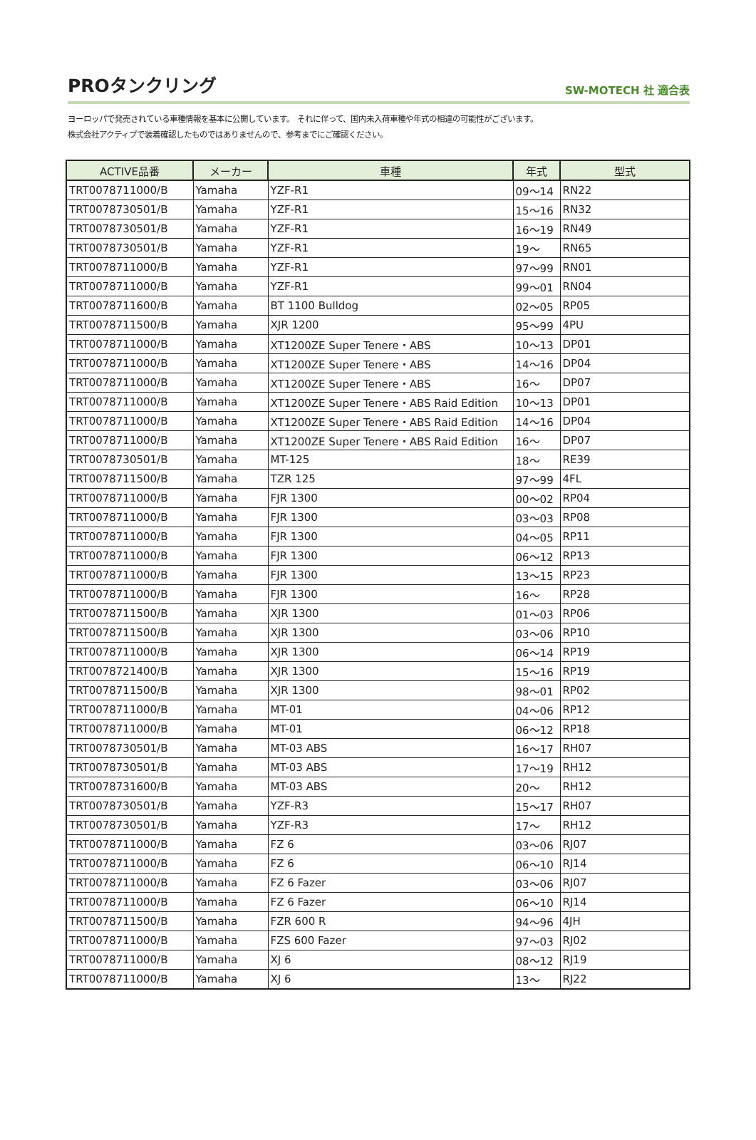PROタンクリング
SW-MOTECH 社 適合表
ヨーロッパで発売されている車種情報を基本に公開しています。 それに伴って、国内未入荷車種や年式の相違の可能性がございます。
株式会社アクティブで装着確認したものではありませんので、参考までにご確認ください。
| ACTIVE品番 | メーカー | 車種 | 年式 | 型式 |
| --- | --- | --- | --- | --- |
| TRT0078711000/B | Yamaha | YZF-R1 | 09～14 | RN22 |
| TRT0078730501/B | Yamaha | YZF-R1 | 15～16 | RN32 |
| TRT0078730501/B | Yamaha | YZF-R1 | 16～19 | RN49 |
| TRT0078730501/B | Yamaha | YZF-R1 | 19～ | RN65 |
| TRT0078711000/B | Yamaha | YZF-R1 | 97～99 | RN01 |
| TRT0078711000/B | Yamaha | YZF-R1 | 99～01 | RN04 |
| TRT0078711600/B | Yamaha | BT 1100 Bulldog | 02～05 | RP05 |
| TRT0078711500/B | Yamaha | XJR 1200 | 95～99 | 4PU |
| TRT0078711000/B | Yamaha | XT1200ZE Super Tenere・ABS | 10～13 | DP01 |
| TRT0078711000/B | Yamaha | XT1200ZE Super Tenere・ABS | 14～16 | DP04 |
| TRT0078711000/B | Yamaha | XT1200ZE Super Tenere・ABS | 16～ | DP07 |
| TRT0078711000/B | Yamaha | XT1200ZE Super Tenere・ABS Raid Edition | 10～13 | DP01 |
| TRT0078711000/B | Yamaha | XT1200ZE Super Tenere・ABS Raid Edition | 14～16 | DP04 |
| TRT0078711000/B | Yamaha | XT1200ZE Super Tenere・ABS Raid Edition | 16～ | DP07 |
| TRT0078730501/B | Yamaha | MT-125 | 18～ | RE39 |
| TRT0078711500/B | Yamaha | TZR 125 | 97～99 | 4FL |
| TRT0078711000/B | Yamaha | FJR 1300 | 00～02 | RP04 |
| TRT0078711000/B | Yamaha | FJR 1300 | 03～03 | RP08 |
| TRT0078711000/B | Yamaha | FJR 1300 | 04～05 | RP11 |
| TRT0078711000/B | Yamaha | FJR 1300 | 06～12 | RP13 |
| TRT0078711000/B | Yamaha | FJR 1300 | 13～15 | RP23 |
| TRT0078711000/B | Yamaha | FJR 1300 | 16～ | RP28 |
| TRT0078711500/B | Yamaha | XJR 1300 | 01～03 | RP06 |
| TRT0078711500/B | Yamaha | XJR 1300 | 03～06 | RP10 |
| TRT0078711000/B | Yamaha | XJR 1300 | 06～14 | RP19 |
| TRT0078721400/B | Yamaha | XJR 1300 | 15～16 | RP19 |
| TRT0078711500/B | Yamaha | XJR 1300 | 98～01 | RP02 |
| TRT0078711000/B | Yamaha | MT-01 | 04～06 | RP12 |
| TRT0078711000/B | Yamaha | MT-01 | 06～12 | RP18 |
| TRT0078730501/B | Yamaha | MT-03 ABS | 16～17 | RH07 |
| TRT0078730501/B | Yamaha | MT-03 ABS | 17～19 | RH12 |
| TRT0078731600/B | Yamaha | MT-03 ABS | 20～ | RH12 |
| TRT0078730501/B | Yamaha | YZF-R3 | 15～17 | RH07 |
| TRT0078730501/B | Yamaha | YZF-R3 | 17～ | RH12 |
| TRT0078711000/B | Yamaha | FZ 6 | 03～06 | RJ07 |
| TRT0078711000/B | Yamaha | FZ 6 | 06～10 | RJ14 |
| TRT0078711000/B | Yamaha | FZ 6 Fazer | 03～06 | RJ07 |
| TRT0078711000/B | Yamaha | FZ 6 Fazer | 06～10 | RJ14 |
| TRT0078711500/B | Yamaha | FZR 600 R | 94～96 | 4JH |
| TRT0078711000/B | Yamaha | FZS 600 Fazer | 97～03 | RJ02 |
| TRT0078711000/B | Yamaha | XJ 6 | 08～12 | RJ19 |
| TRT0078711000/B | Yamaha | XJ 6 | 13～ | RJ22 |